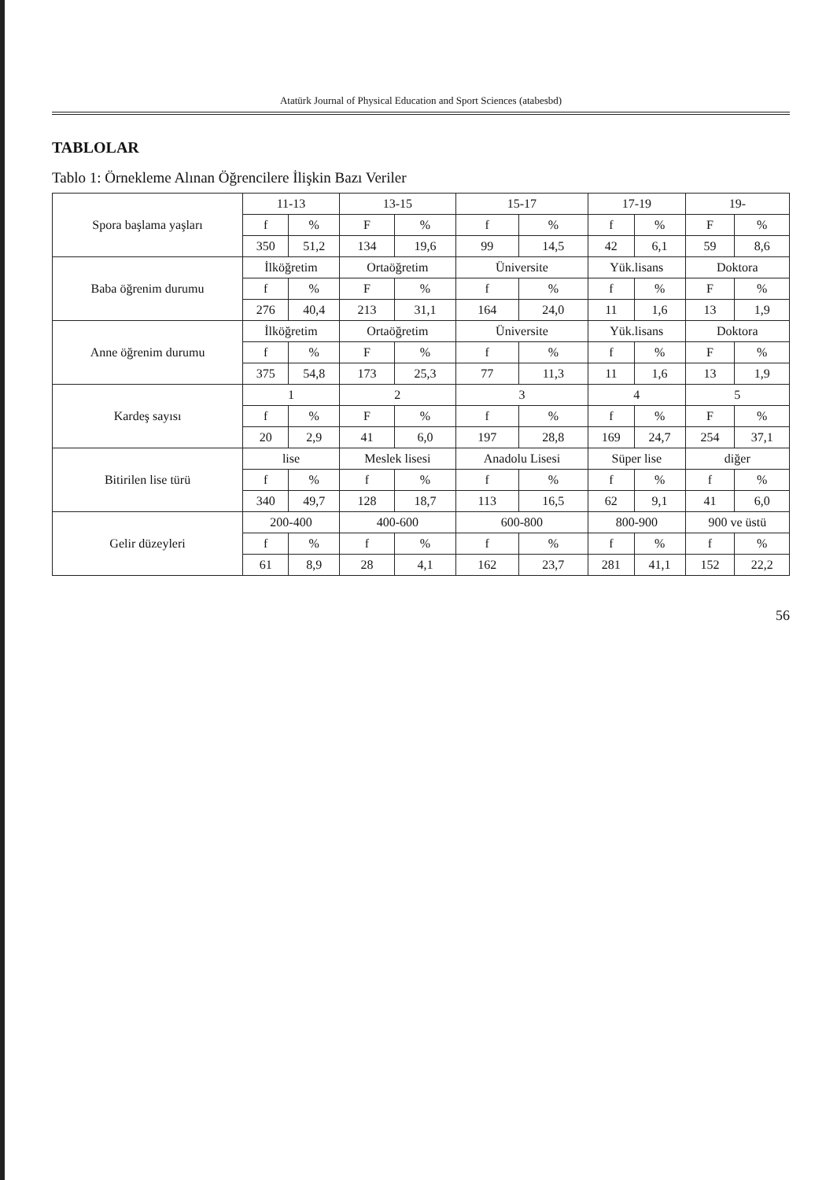Atatürk Journal of Physical Education and Sport Sciences (atabesbd)
TABLOLAR
Tablo 1: Örnekleme Alınan Öğrencilere İlişkin Bazı Veriler
| Spora başlama yaşları | 11-13 | | 13-15 | | 15-17 | | 17-19 | | 19- | |
| --- | --- | --- | --- | --- | --- | --- | --- | --- | --- | --- |
| | f | % | F | % | f | % | f | % | F | % |
| | 350 | 51,2 | 134 | 19,6 | 99 | 14,5 | 42 | 6,1 | 59 | 8,6 |
| Baba öğrenim durumu | İlköğretim | | Ortaöğretim | | Üniversite | | Yük.lisans | | Doktora | |
| | f | % | F | % | f | % | f | % | F | % |
| | 276 | 40,4 | 213 | 31,1 | 164 | 24,0 | 11 | 1,6 | 13 | 1,9 |
| Anne öğrenim durumu | İlköğretim | | Ortaöğretim | | Üniversite | | Yük.lisans | | Doktora | |
| | f | % | F | % | f | % | f | % | F | % |
| | 375 | 54,8 | 173 | 25,3 | 77 | 11,3 | 11 | 1,6 | 13 | 1,9 |
| Kardeş sayısı | 1 | | 2 | | 3 | | 4 | | 5 | |
| | f | % | F | % | f | % | f | % | F | % |
| | 20 | 2,9 | 41 | 6,0 | 197 | 28,8 | 169 | 24,7 | 254 | 37,1 |
| Bitirilen lise türü | lise | | Meslek lisesi | | Anadolu Lisesi | | Süper lise | | diğer | |
| | f | % | f | % | f | % | f | % | f | % |
| | 340 | 49,7 | 128 | 18,7 | 113 | 16,5 | 62 | 9,1 | 41 | 6,0 |
| Gelir düzeyleri | 200-400 | | 400-600 | | 600-800 | | 800-900 | | 900 ve üstü | |
| | f | % | f | % | f | % | f | % | f | % |
| | 61 | 8,9 | 28 | 4,1 | 162 | 23,7 | 281 | 41,1 | 152 | 22,2 |
56